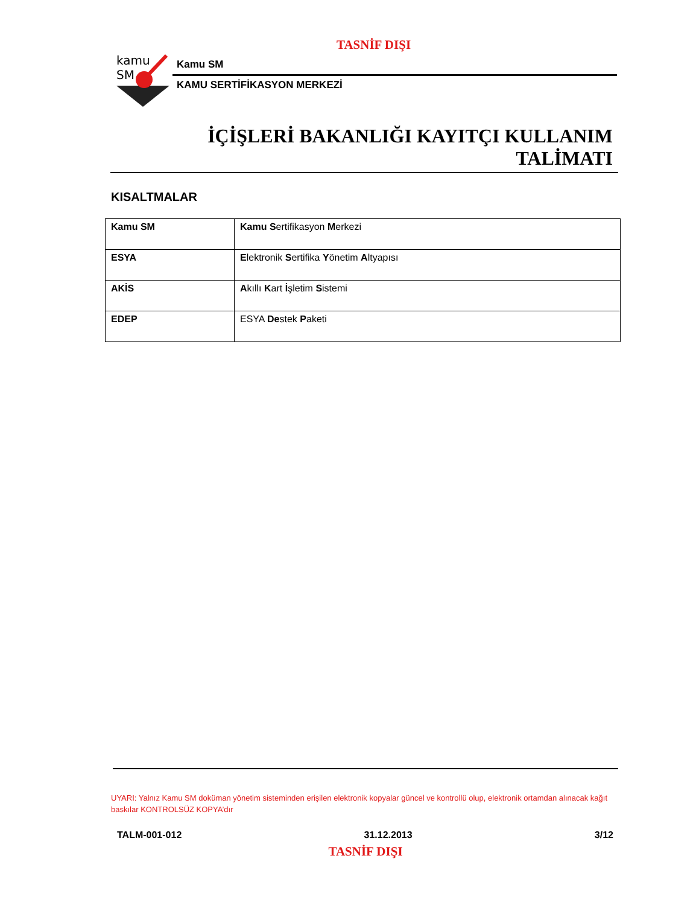TASNİF DIŞI
kamu
SM
Kamu SM
KAMU SERTİFİKASYON MERKEZİ
İÇİŞLERİ BAKANLIĞI KAYITÇI KULLANIM
TALİMATI
KISALTMALAR
| Kamu SM | Kamu S ertifikasyon M erkezi |
| ESYA | E lektronik S ertifika Y önetim A ltyapısı |
| AKİS | A kıllı K art İ şletim S istemi |
| EDEP | ESYA De stek P aketi |
UYARI: Yalnız Kamu SM doküman yönetim sisteminden erişilen elektronik kopyalar güncel ve kontrollü olup, elektronik ortamdan alınacak kağıt baskılar KONTROLSÜZ KOPYA’dır
TALM-001-012 31.12.2013 3/12
TASNİF DIŞI